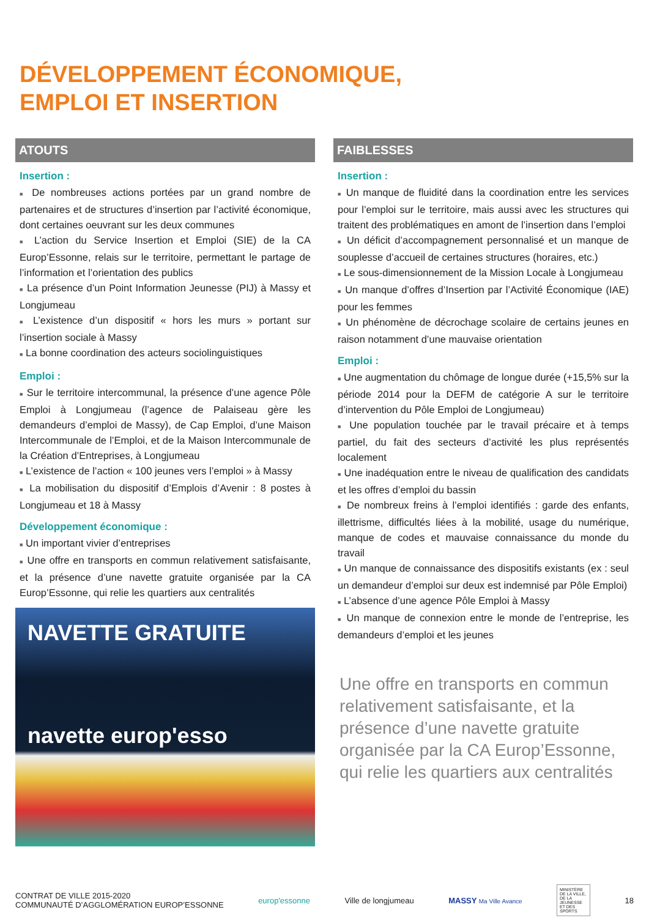DÉVELOPPEMENT ÉCONOMIQUE,
EMPLOI ET INSERTION
ATOUTS
Insertion :
■ De nombreuses actions portées par un grand nombre de partenaires et de structures d’insertion par l’activité économique, dont certaines oeuvrant sur les deux communes
■ L’action du Service Insertion et Emploi (SIE) de la CA Europ’Essonne, relais sur le territoire, permettant le partage de l’information et l’orientation des publics
■ La présence d’un Point Information Jeunesse (PIJ) à Massy et Longjumeau
■ L’existence d’un dispositif « hors les murs » portant sur l’insertion sociale à Massy
■ La bonne coordination des acteurs sociolinguistiques
Emploi :
■ Sur le territoire intercommunal, la présence d’une agence Pôle Emploi à Longjumeau (l’agence de Palaiseau gère les demandeurs d’emploi de Massy), de Cap Emploi, d’une Maison Intercommunale de l’Emploi, et de la Maison Intercommunale de la Création d’Entreprises, à Longjumeau
■ L’existence de l’action « 100 jeunes vers l’emploi » à Massy
■ La mobilisation du dispositif d’Emplois d’Avenir : 8 postes à Longjumeau et 18 à Massy
Développement économique :
■ Un important vivier d’entreprises
■ Une offre en transports en commun relativement satisfaisante, et la présence d’une navette gratuite organisée par la CA Europ’Essonne, qui relie les quartiers aux centralités
NAVETTE GRATUITE
navette europ'esso
FAIBLESSES
Insertion :
■ Un manque de fluidité dans la coordination entre les services pour l’emploi sur le territoire, mais aussi avec les structures qui traitent des problématiques en amont de l’insertion dans l’emploi
■ Un déficit d’accompagnement personnalisé et un manque de souplesse d’accueil de certaines structures (horaires, etc.)
■ Le sous-dimensionnement de la Mission Locale à Longjumeau
■ Un manque d’offres d’Insertion par l’Activité Économique (IAE) pour les femmes
■ Un phénomène de décrochage scolaire de certains jeunes en raison notamment d’une mauvaise orientation
Emploi :
■ Une augmentation du chômage de longue durée (+15,5% sur la période 2014 pour la DEFM de catégorie A sur le territoire d’intervention du Pôle Emploi de Longjumeau)
■ Une population touchée par le travail précaire et à temps partiel, du fait des secteurs d’activité les plus représentés localement
■ Une inadéquation entre le niveau de qualification des candidats et les offres d’emploi du bassin
■ De nombreux freins à l’emploi identifiés : garde des enfants, illettrisme, difficultés liées à la mobilité, usage du numérique, manque de codes et mauvaise connaissance du monde du travail
■ Un manque de connaissance des dispositifs existants (ex : seul un demandeur d’emploi sur deux est indemnisé par Pôle Emploi)
■ L’absence d’une agence Pôle Emploi à Massy
■ Un manque de connexion entre le monde de l’entreprise, les demandeurs d’emploi et les jeunes
Une offre en transports en commun relativement satisfaisante, et la présence d’une navette gratuite organisée par la CA Europ’Essonne, qui relie les quartiers aux centralités
CONTRAT DE VILLE 2015-2020
COMMUNAUTÉ D’AGGLOMÉRATION EUROP’ESSONNE
europ'essonne Ville de longjumeau MASSY Ma Ville Avance
MINISTÈRE DE LA VILLE, DE LA JEUNESSE ET DES SPORTS
18